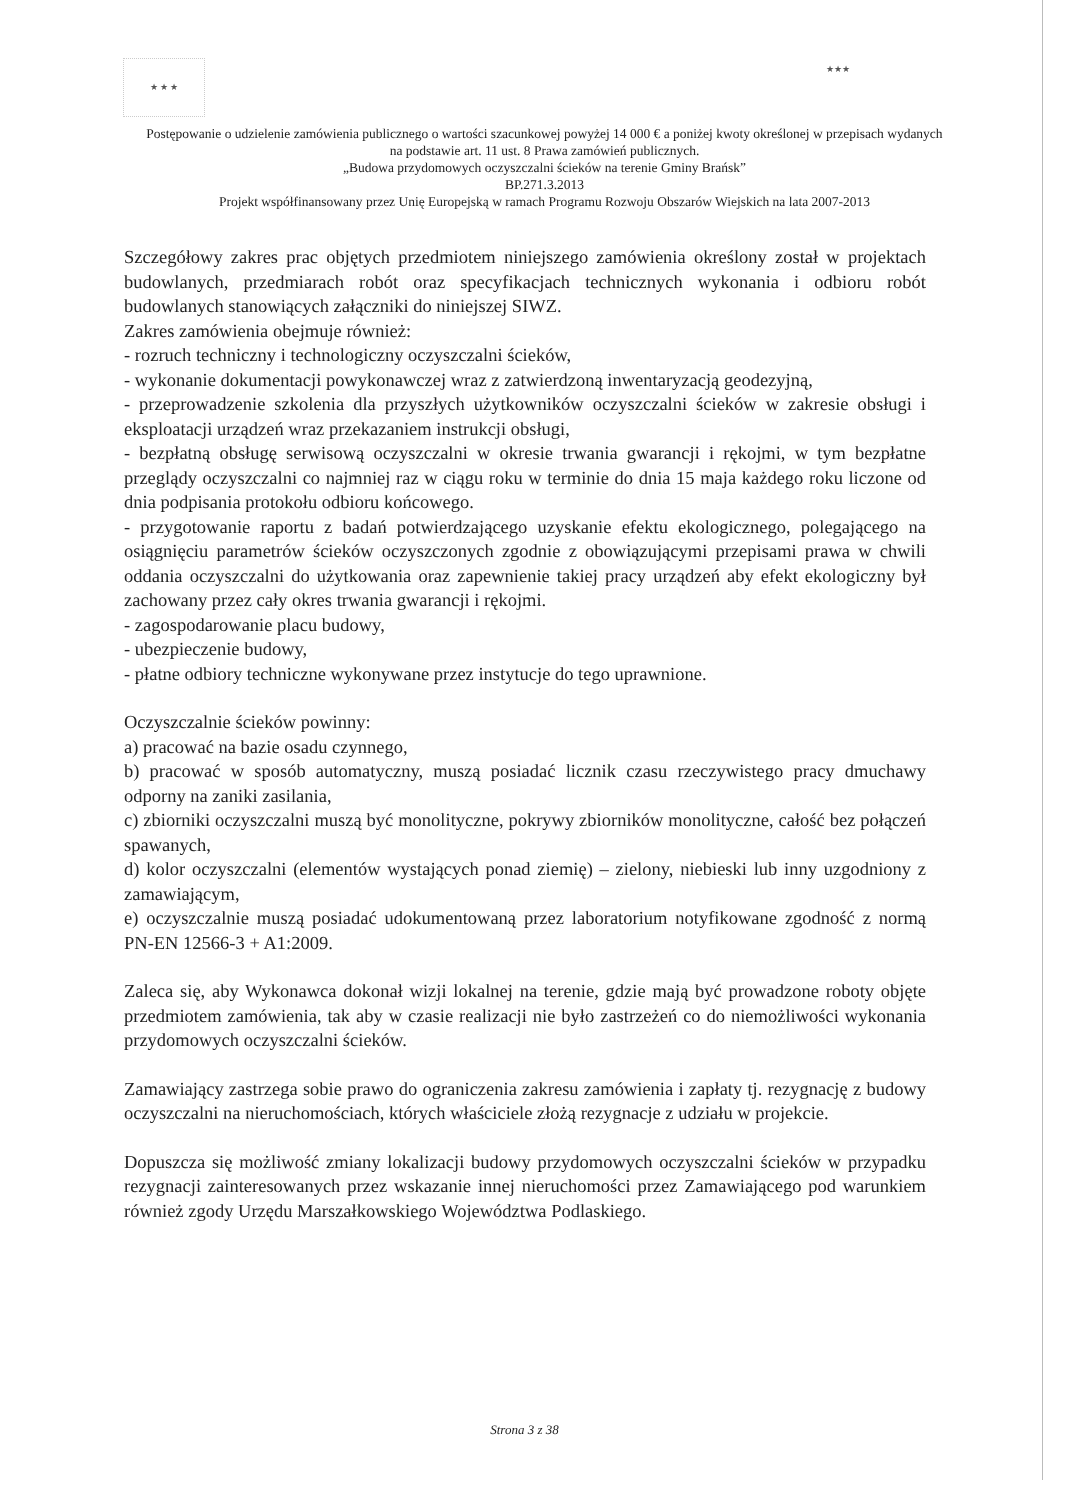★ ★ ★
★★★
Postępowanie o udzielenie zamówienia publicznego o wartości szacunkowej powyżej 14 000 € a poniżej kwoty określonej w przepisach wydanych na podstawie art. 11 ust. 8 Prawa zamówień publicznych.
„Budowa przydomowych oczyszczalni ścieków na terenie Gminy Brańsk”
BP.271.3.2013
Projekt współfinansowany przez Unię Europejską w ramach Programu Rozwoju Obszarów Wiejskich na lata 2007-2013
Szczegółowy zakres prac objętych przedmiotem niniejszego zamówienia określony został w projektach budowlanych, przedmiarach robót oraz specyfikacjach technicznych wykonania i odbioru robót budowlanych stanowiących załączniki do niniejszej SIWZ.
Zakres zamówienia obejmuje również:
- rozruch techniczny i technologiczny oczyszczalni ścieków,
- wykonanie dokumentacji powykonawczej wraz z zatwierdzoną inwentaryzacją geodezyjną,
- przeprowadzenie szkolenia dla przyszłych użytkowników oczyszczalni ścieków w zakresie obsługi i eksploatacji urządzeń wraz przekazaniem instrukcji obsługi,
- bezpłatną obsługę serwisową oczyszczalni w okresie trwania gwarancji i rękojmi, w tym bezpłatne przeglądy oczyszczalni co najmniej raz w ciągu roku w terminie do dnia 15 maja każdego roku liczone od dnia podpisania protokołu odbioru końcowego.
- przygotowanie raportu z badań potwierdzającego uzyskanie efektu ekologicznego, polegającego na osiągnięciu parametrów ścieków oczyszczonych zgodnie z obowiązującymi przepisami prawa w chwili oddania oczyszczalni do użytkowania oraz zapewnienie takiej pracy urządzeń aby efekt ekologiczny był zachowany przez cały okres trwania gwarancji i rękojmi.
- zagospodarowanie placu budowy,
- ubezpieczenie budowy,
- płatne odbiory techniczne wykonywane przez instytucje do tego uprawnione.
Oczyszczalnie ścieków powinny:
a) pracować na bazie osadu czynnego,
b) pracować w sposób automatyczny, muszą posiadać licznik czasu rzeczywistego pracy dmuchawy odporny na zaniki zasilania,
c) zbiorniki oczyszczalni muszą być monolityczne, pokrywy zbiorników monolityczne, całość bez połączeń spawanych,
d) kolor oczyszczalni (elementów wystających ponad ziemię) – zielony, niebieski lub inny uzgodniony z zamawiającym,
e) oczyszczalnie muszą posiadać udokumentowaną przez laboratorium notyfikowane zgodność z normą PN-EN 12566-3 + A1:2009.
Zaleca się, aby Wykonawca dokonał wizji lokalnej na terenie, gdzie mają być prowadzone roboty objęte przedmiotem zamówienia, tak aby w czasie realizacji nie było zastrzeżeń co do niemożliwości wykonania przydomowych oczyszczalni ścieków.
Zamawiający zastrzega sobie prawo do ograniczenia zakresu zamówienia i zapłaty tj. rezygnację z budowy oczyszczalni na nieruchomościach, których właściciele złożą rezygnacje z udziału w projekcie.
Dopuszcza się możliwość zmiany lokalizacji budowy przydomowych oczyszczalni ścieków w przypadku rezygnacji zainteresowanych przez wskazanie innej nieruchomości przez Zamawiającego pod warunkiem również zgody Urzędu Marszałkowskiego Województwa Podlaskiego.
Strona 3 z 38